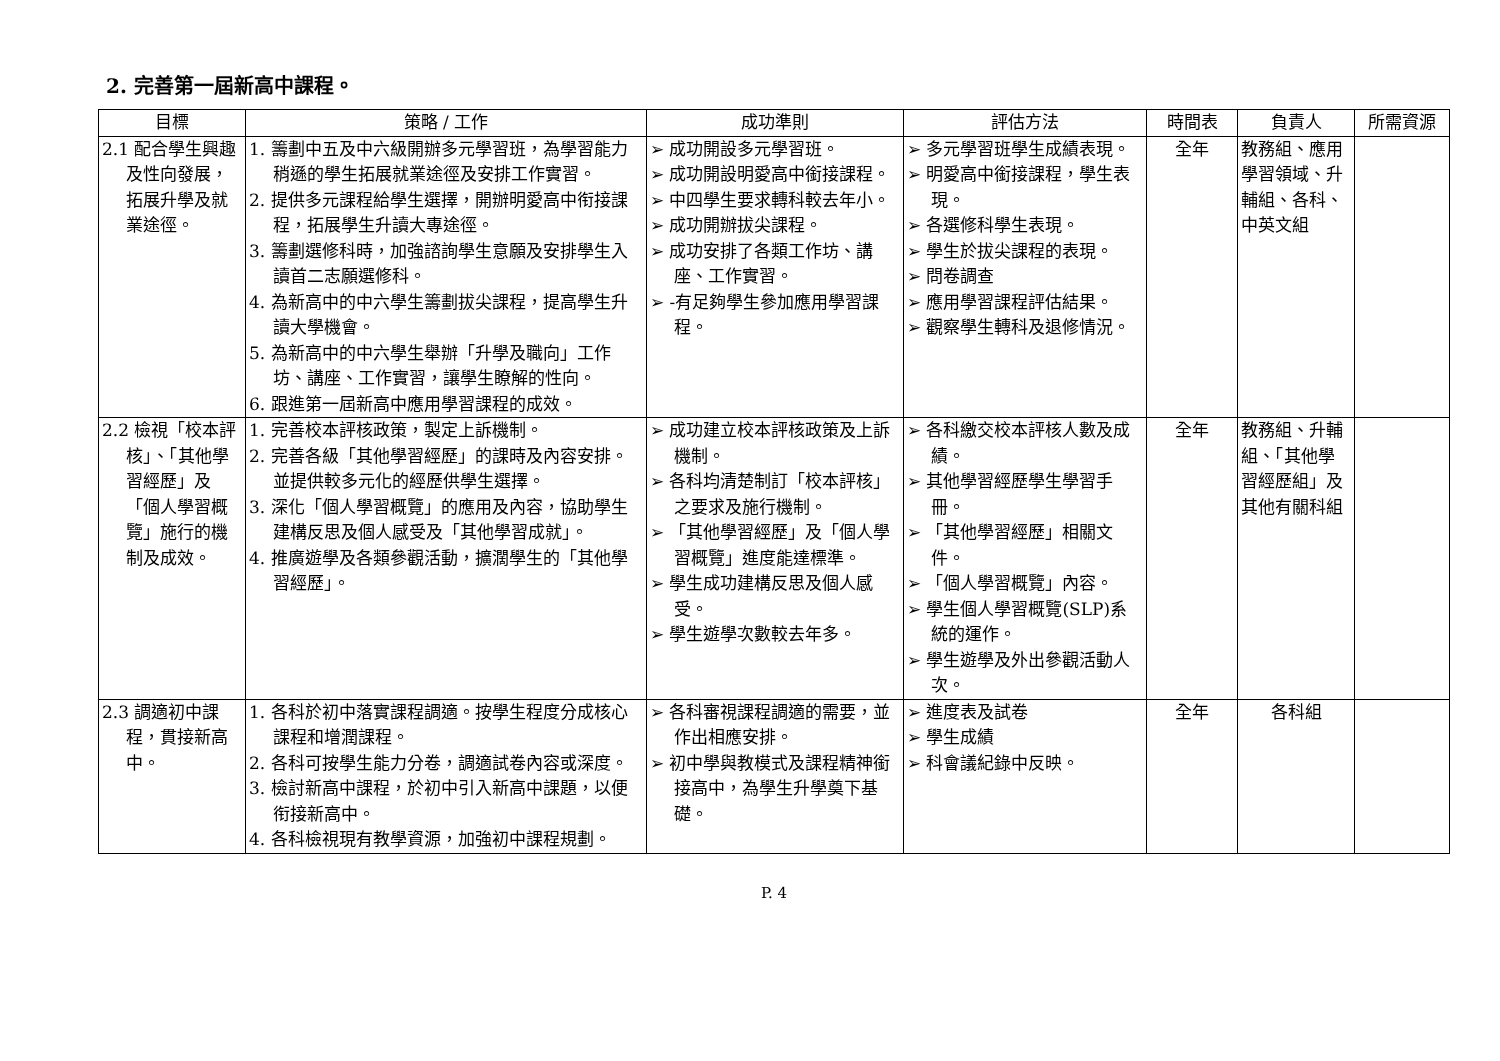2. 完善第一屆新高中課程。
| 目標 | 策略 / 工作 | 成功準則 | 評估方法 | 時間表 | 負責人 | 所需資源 |
| --- | --- | --- | --- | --- | --- | --- |
| 2.1 配合學生興趣及性向發展，拓展升學及就業途徑。 | 1. 籌劃中五及中六級開辦多元學習班，為學習能力稍遜的學生拓展就業途徑及安排工作實習。 2. 提供多元課程給學生選擇，開辦明愛高中衔接課程，拓展學生升讀大專途徑。 3. 籌劃選修科時，加強諮詢學生意願及安排學生入讀首二志願選修科。 4. 為新高中的中六學生籌劃拔尖課程，提高學生升讀大學機會。 5. 為新高中的中六學生舉辦「升學及職向」工作坊、講座、工作實習，讓學生瞭解的性向。 6. 跟進第一屆新高中應用學習課程的成效。 | ➢ 成功開設多元學習班。 ➢ 成功開設明愛高中銜接課程。 ➢ 中四學生要求轉科較去年小。 ➢ 成功開辦拔尖課程。 ➢ 成功安排了各類工作坊、講座、工作實習。 ➢ -有足夠學生參加應用學習課程。 | ➢ 多元學習班學生成績表現。 ➢ 明愛高中銜接課程，學生表現。 ➢ 各選修科學生表現。 ➢ 學生於拔尖課程的表現。 ➢ 問卷調查 ➢ 應用學習課程評估結果。 ➢ 觀察學生轉科及退修情況。 | 全年 | 教務組、應用學習領域、升輔組、各科、中英文組 | |
| 2.2 檢視「校本評核」、「其他學習經歷」及「個人學習概覽」施行的機制及成效。 | 1. 完善校本評核政策，製定上訴機制。 2. 完善各級「其他學習經歷」的課時及內容安排。並提供較多元化的經歷供學生選擇。 3. 深化「個人學習概覽」的應用及內容，協助學生建構反思及個人感受及「其他學習成就」。 4. 推廣遊學及各類參觀活動，擴濶學生的「其他學習經歷」。 | ➢ 成功建立校本評核政策及上訴機制。 ➢ 各科均清楚制訂「校本評核」之要求及施行機制。 ➢ 「其他學習經歷」及「個人學習概覽」進度能達標準。 ➢ 學生成功建構反思及個人感受。 ➢ 學生遊學次數較去年多。 | ➢ 各科繳交校本評核人數及成績。 ➢ 其他學習經歷學生學習手冊。 ➢ 「其他學習經歷」相關文件。 ➢ 「個人學習概覽」內容。 ➢ 學生個人學習概覽(SLP)系統的運作。 ➢ 學生遊學及外出參觀活動人次。 | 全年 | 教務組、升輔組、「其他學習經歷組」及其他有關科組 | |
| 2.3 調適初中課程，貫接新高中。 | 1. 各科於初中落實課程調適。按學生程度分成核心課程和增潤課程。 2. 各科可按學生能力分卷，調適試卷內容或深度。 3. 檢討新高中課程，於初中引入新高中課題，以便衔接新高中。 4. 各科檢視現有教學資源，加強初中課程規劃。 | ➢ 各科審視課程調適的需要，並作出相應安排。 ➢ 初中學與教模式及課程精神銜接高中，為學生升學奠下基礎。 | ➢ 進度表及試卷 ➢ 學生成績 ➢ 科會議紀錄中反映。 | 全年 | 各科組 | |
P. 4